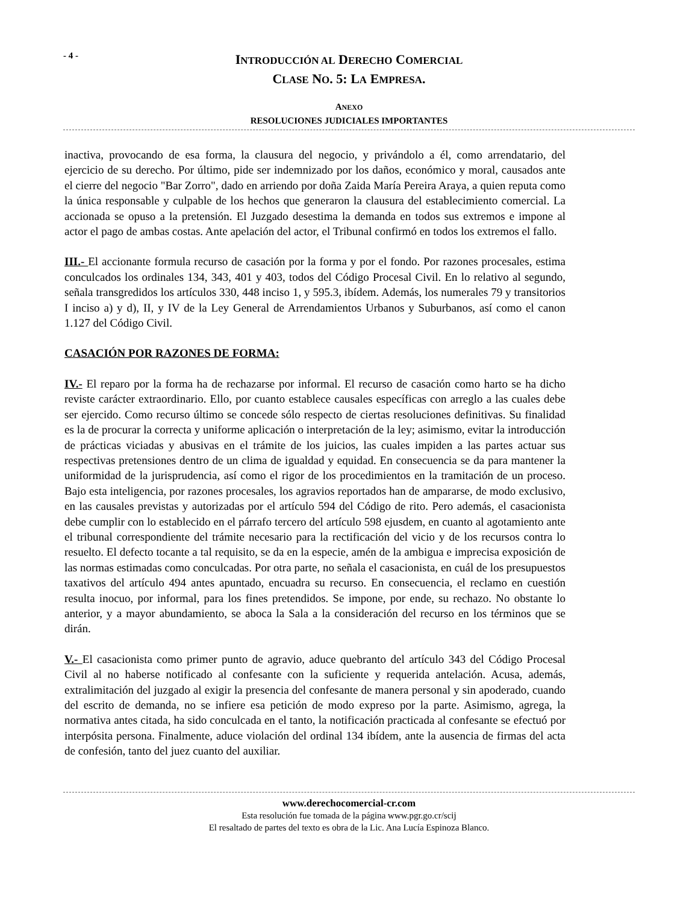- 4 -
INTRODUCCIÓN AL DERECHO COMERCIAL
CLASE NO. 5: LA EMPRESA.
ANEXO
RESOLUCIONES JUDICIALES IMPORTANTES
inactiva, provocando de esa forma, la clausura del negocio, y privándolo a él, como arrendatario, del ejercicio de su derecho. Por último, pide ser indemnizado por los daños, económico y moral, causados ante el cierre del negocio "Bar Zorro", dado en arriendo por doña Zaida María Pereira Araya, a quien reputa como la única responsable y culpable de los hechos que generaron la clausura del establecimiento comercial. La accionada se opuso a la pretensión. El Juzgado desestima la demanda en todos sus extremos e impone al actor el pago de ambas costas. Ante apelación del actor, el Tribunal confirmó en todos los extremos el fallo.
III.- El accionante formula recurso de casación por la forma y por el fondo. Por razones procesales, estima conculcados los ordinales 134, 343, 401 y 403, todos del Código Procesal Civil. En lo relativo al segundo, señala transgredidos los artículos 330, 448 inciso 1, y 595.3, ibídem. Además, los numerales 79 y transitorios I inciso a) y d), II, y IV de la Ley General de Arrendamientos Urbanos y Suburbanos, así como el canon 1.127 del Código Civil.
CASACIÓN POR RAZONES DE FORMA:
IV.- El reparo por la forma ha de rechazarse por informal. El recurso de casación como harto se ha dicho reviste carácter extraordinario. Ello, por cuanto establece causales específicas con arreglo a las cuales debe ser ejercido. Como recurso último se concede sólo respecto de ciertas resoluciones definitivas. Su finalidad es la de procurar la correcta y uniforme aplicación o interpretación de la ley; asimismo, evitar la introducción de prácticas viciadas y abusivas en el trámite de los juicios, las cuales impiden a las partes actuar sus respectivas pretensiones dentro de un clima de igualdad y equidad. En consecuencia se da para mantener la uniformidad de la jurisprudencia, así como el rigor de los procedimientos en la tramitación de un proceso. Bajo esta inteligencia, por razones procesales, los agravios reportados han de ampararse, de modo exclusivo, en las causales previstas y autorizadas por el artículo 594 del Código de rito. Pero además, el casacionista debe cumplir con lo establecido en el párrafo tercero del artículo 598 ejusdem, en cuanto al agotamiento ante el tribunal correspondiente del trámite necesario para la rectificación del vicio y de los recursos contra lo resuelto. El defecto tocante a tal requisito, se da en la especie, amén de la ambigua e imprecisa exposición de las normas estimadas como conculcadas. Por otra parte, no señala el casacionista, en cuál de los presupuestos taxativos del artículo 494 antes apuntado, encuadra su recurso. En consecuencia, el reclamo en cuestión resulta inocuo, por informal, para los fines pretendidos. Se impone, por ende, su rechazo. No obstante lo anterior, y a mayor abundamiento, se aboca la Sala a la consideración del recurso en los términos que se dirán.
V.- El casacionista como primer punto de agravio, aduce quebranto del artículo 343 del Código Procesal Civil al no haberse notificado al confesante con la suficiente y requerida antelación. Acusa, además, extralimitación del juzgado al exigir la presencia del confesante de manera personal y sin apoderado, cuando del escrito de demanda, no se infiere esa petición de modo expreso por la parte. Asimismo, agrega, la normativa antes citada, ha sido conculcada en el tanto, la notificación practicada al confesante se efectuó por interpósita persona. Finalmente, aduce violación del ordinal 134 ibídem, ante la ausencia de firmas del acta de confesión, tanto del juez cuanto del auxiliar.
www.derechocomercial-cr.com
Esta resolución fue tomada de la página www.pgr.go.cr/scij
El resaltado de partes del texto es obra de la Lic. Ana Lucía Espinoza Blanco.